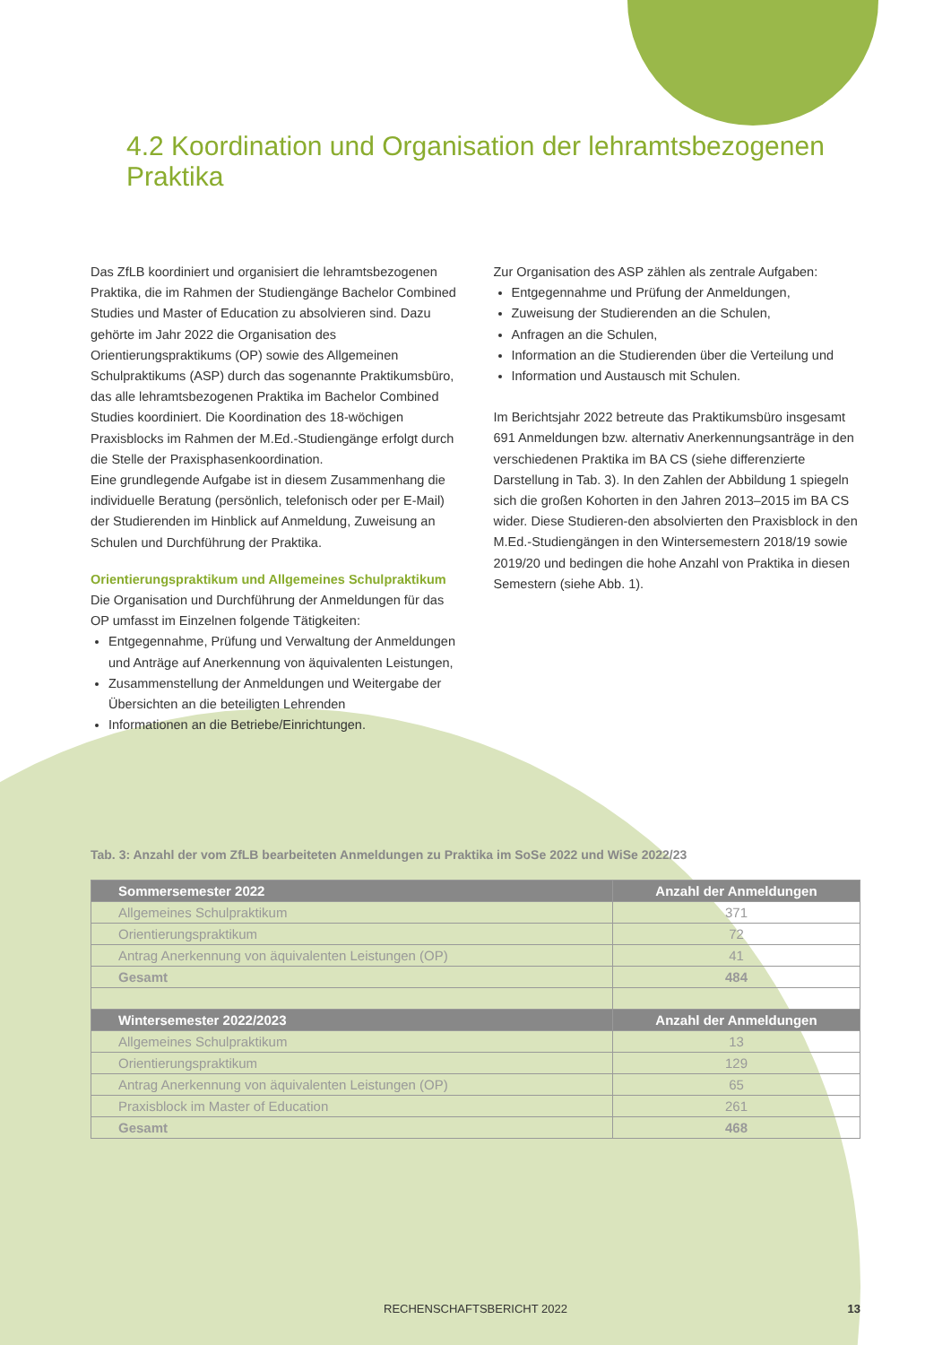4.2 Koordination und Organisation der lehramtsbezogenen Praktika
Das ZfLB koordiniert und organisiert die lehramtsbezogenen Praktika, die im Rahmen der Studiengänge Bachelor Combined Studies und Master of Education zu absolvieren sind. Dazu gehörte im Jahr 2022 die Organisation des Orientierungspraktikums (OP) sowie des Allgemeinen Schulpraktikums (ASP) durch das sogenannte Praktikumsbüro, das alle lehramtsbezogenen Praktika im Bachelor Combined Studies koordiniert. Die Koordination des 18-wöchigen Praxisblocks im Rahmen der M.Ed.-Studiengänge erfolgt durch die Stelle der Praxisphasenkoordination.
Eine grundlegende Aufgabe ist in diesem Zusammenhang die individuelle Beratung (persönlich, telefonisch oder per E-Mail) der Studierenden im Hinblick auf Anmeldung, Zuweisung an Schulen und Durchführung der Praktika.
Orientierungspraktikum und Allgemeines Schulpraktikum
Die Organisation und Durchführung der Anmeldungen für das OP umfasst im Einzelnen folgende Tätigkeiten:
Entgegennahme, Prüfung und Verwaltung der Anmeldungen und Anträge auf Anerkennung von äquivalenten Leistungen,
Zusammenstellung der Anmeldungen und Weitergabe der Übersichten an die beteiligten Lehrenden
Informationen an die Betriebe/Einrichtungen.
Zur Organisation des ASP zählen als zentrale Aufgaben:
Entgegennahme und Prüfung der Anmeldungen,
Zuweisung der Studierenden an die Schulen,
Anfragen an die Schulen,
Information an die Studierenden über die Verteilung und
Information und Austausch mit Schulen.
Im Berichtsjahr 2022 betreute das Praktikumsbüro insgesamt 691 Anmeldungen bzw. alternativ Anerkennungsanträge in den verschiedenen Praktika im BA CS (siehe differenzierte Darstellung in Tab. 3). In den Zahlen der Abbildung 1 spiegeln sich die großen Kohorten in den Jahren 2013–2015 im BA CS wider. Diese Studieren-den absolvierten den Praxisblock in den M.Ed.-Studiengängen in den Wintersemestern 2018/19 sowie 2019/20 und bedingen die hohe Anzahl von Praktika in diesen Semestern (siehe Abb. 1).
Tab. 3: Anzahl der vom ZfLB bearbeiteten Anmeldungen zu Praktika im SoSe 2022 und WiSe 2022/23
| Sommersemester 2022 | Anzahl der Anmeldungen |
| --- | --- |
| Allgemeines Schulpraktikum | 371 |
| Orientierungspraktikum | 72 |
| Antrag Anerkennung von äquivalenten Leistungen (OP) | 41 |
| Gesamt | 484 |
| Wintersemester 2022/2023 | Anzahl der Anmeldungen |
| Allgemeines Schulpraktikum | 13 |
| Orientierungspraktikum | 129 |
| Antrag Anerkennung von äquivalenten Leistungen (OP) | 65 |
| Praxisblock im Master of Education | 261 |
| Gesamt | 468 |
RECHENSCHAFTSBERICHT 2022 13